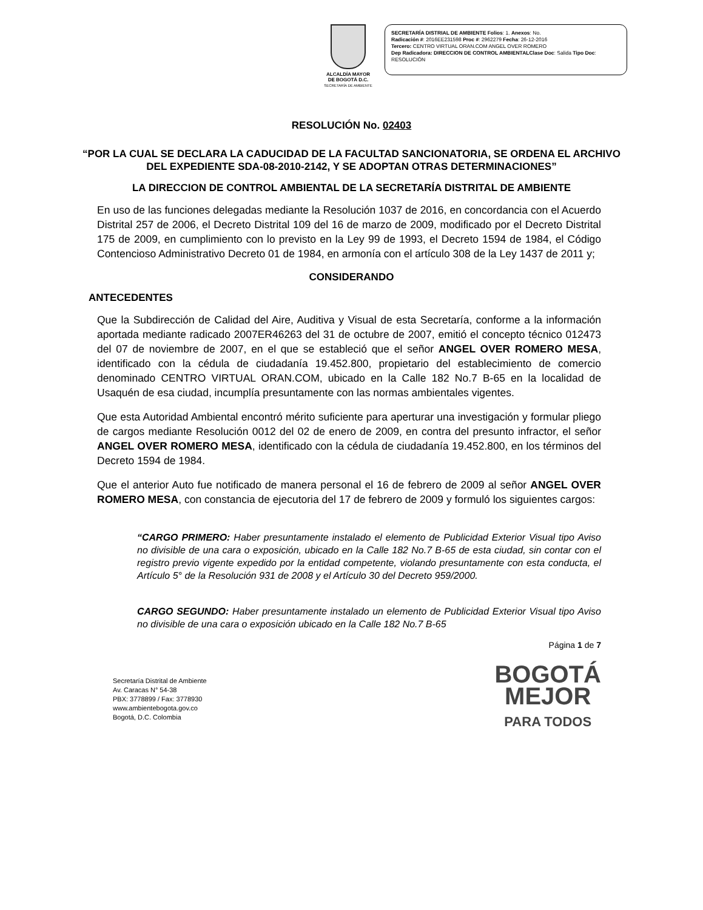ALCALDÍA MAYOR
DE BOGOTÁ D.C.
SECRETARÍA DE AMBIENTE
SECRETARÍA DISTRIAL DE AMBIENTE Folios: 1. Anexos: No.
Radicación #: 2016EE231598 Proc #: 2962279 Fecha: 26-12-2016
Tercero: CENTRO VIRTUAL ORAN.COM ANGEL OVER ROMERO
Dep Radicadora: DIRECCION DE CONTROL AMBIENTALClase Doc: Salida Tipo Doc:
RESOLUCIÓN
RESOLUCIÓN No. 02403
“POR LA CUAL SE DECLARA LA CADUCIDAD DE LA FACULTAD SANCIONATORIA, SE ORDENA EL ARCHIVO DEL EXPEDIENTE SDA-08-2010-2142, Y SE ADOPTAN OTRAS DETERMINACIONES”
LA DIRECCION DE CONTROL AMBIENTAL DE LA SECRETARÍA DISTRITAL DE AMBIENTE
En uso de las funciones delegadas mediante la Resolución 1037 de 2016, en concordancia con el Acuerdo Distrital 257 de 2006, el Decreto Distrital 109 del 16 de marzo de 2009, modificado por el Decreto Distrital 175 de 2009, en cumplimiento con lo previsto en la Ley 99 de 1993, el Decreto 1594 de 1984, el Código Contencioso Administrativo Decreto 01 de 1984, en armonía con el artículo 308 de la Ley 1437 de 2011 y;
CONSIDERANDO
ANTECEDENTES
Que la Subdirección de Calidad del Aire, Auditiva y Visual de esta Secretaría, conforme a la información aportada mediante radicado 2007ER46263 del 31 de octubre de 2007, emitió el concepto técnico 012473 del 07 de noviembre de 2007, en el que se estableció que el señor ANGEL OVER ROMERO MESA, identificado con la cédula de ciudadanía 19.452.800, propietario del establecimiento de comercio denominado CENTRO VIRTUAL ORAN.COM, ubicado en la Calle 182 No.7 B-65 en la localidad de Usaquén de esa ciudad, incumplía presuntamente con las normas ambientales vigentes.
Que esta Autoridad Ambiental encontró mérito suficiente para aperturar una investigación y formular pliego de cargos mediante Resolución 0012 del 02 de enero de 2009, en contra del presunto infractor, el señor ANGEL OVER ROMERO MESA, identificado con la cédula de ciudadanía 19.452.800, en los términos del Decreto 1594 de 1984.
Que el anterior Auto fue notificado de manera personal el 16 de febrero de 2009 al señor ANGEL OVER ROMERO MESA, con constancia de ejecutoria del 17 de febrero de 2009 y formuló los siguientes cargos:
“CARGO PRIMERO: Haber presuntamente instalado el elemento de Publicidad Exterior Visual tipo Aviso no divisible de una cara o exposición, ubicado en la Calle 182 No.7 B-65 de esta ciudad, sin contar con el registro previo vigente expedido por la entidad competente, violando presuntamente con esta conducta, el Artículo 5° de la Resolución 931 de 2008 y el Artículo 30 del Decreto 959/2000.
CARGO SEGUNDO: Haber presuntamente instalado un elemento de Publicidad Exterior Visual tipo Aviso no divisible de una cara o exposición ubicado en la Calle 182 No.7 B-65
Página 1 de 7
Secretaría Distrital de Ambiente
Av. Caracas N° 54-38
PBX: 3778899 / Fax: 3778930
www.ambientebogota.gov.co
Bogotá, D.C. Colombia
BOGOTÁ
MEJOR
PARA TODOS